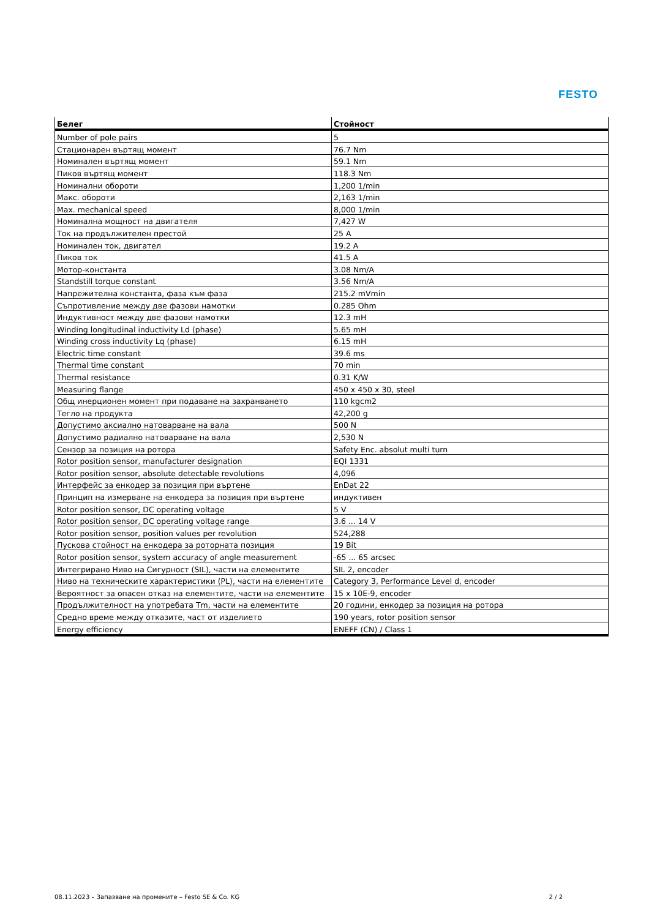FESTO
| Белег | Стойност |
| --- | --- |
| Number of pole pairs | 5 |
| Стационарен въртящ момент | 76.7 Nm |
| Номинален въртящ момент | 59.1 Nm |
| Пиков въртящ момент | 118.3 Nm |
| Номинални обороти | 1,200 1/min |
| Макс. обороти | 2,163 1/min |
| Max. mechanical speed | 8,000 1/min |
| Номинална мощност на двигателя | 7,427 W |
| Ток на продължителен престой | 25 A |
| Номинален ток, двигател | 19.2 A |
| Пиков ток | 41.5 A |
| Мотор-константа | 3.08 Nm/A |
| Standstill torque constant | 3.56 Nm/A |
| Напрежителна константа, фаза към фаза | 215.2 mVmin |
| Съпротивление между две фазови намотки | 0.285 Ohm |
| Индуктивност между две фазови намотки | 12.3 mH |
| Winding longitudinal inductivity Ld (phase) | 5.65 mH |
| Winding cross inductivity Lq (phase) | 6.15 mH |
| Electric time constant | 39.6 ms |
| Thermal time constant | 70 min |
| Thermal resistance | 0.31 K/W |
| Measuring flange | 450 x 450 x 30, steel |
| Общ инерционен момент при подаване на захранването | 110 kgcm2 |
| Тегло на продукта | 42,200 g |
| Допустимо аксиално натоварване на вала | 500 N |
| Допустимо радиално натоварване на вала | 2,530 N |
| Сензор за позиция на ротора | Safety Enc. absolut multi turn |
| Rotor position sensor, manufacturer designation | EQI 1331 |
| Rotor position sensor, absolute detectable revolutions | 4,096 |
| Интерфейс за енкодер за позиция при въртене | EnDat 22 |
| Принцип на измерване на енкодера за позиция при въртене | индуктивен |
| Rotor position sensor, DC operating voltage | 5 V |
| Rotor position sensor, DC operating voltage range | 3.6 ... 14 V |
| Rotor position sensor, position values per revolution | 524,288 |
| Пускова стойност на енкодера за роторната позиция | 19 Bit |
| Rotor position sensor, system accuracy of angle measurement | -65 ... 65 arcsec |
| Интегрирано Ниво на Сигурност (SIL), части на елементите | SIL 2, encoder |
| Ниво на техническите характеристики (PL), части на елементите | Category 3, Performance Level d, encoder |
| Вероятност за опасен отказ на елементите, части на елементите | 15 x 10E-9, encoder |
| Продължителност на употребата Tm, части на елементите | 20 години, енкодер за позиция на ротора |
| Средно време между отказите, част от изделието | 190 years, rotor position sensor |
| Energy efficiency | ENEFF (CN) / Class 1 |
08.11.2023 – Запазване на промените – Festo SE & Co. KG 2 / 2